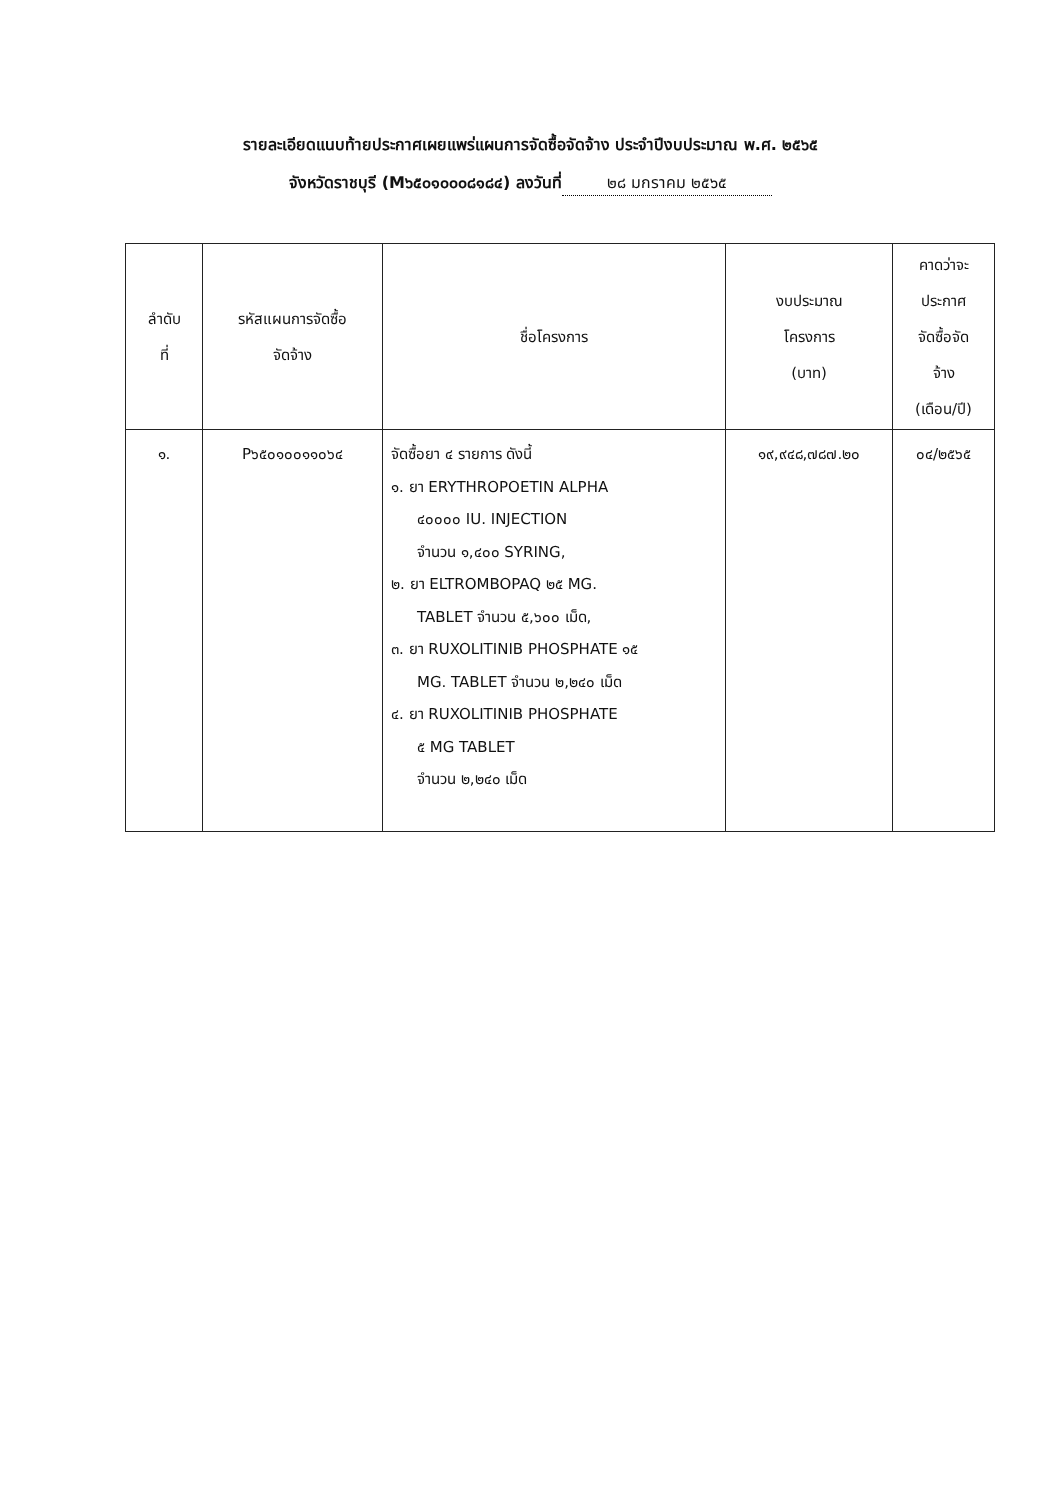รายละเอียดแนบท้ายประกาศเผยแพร่แผนการจัดซื้อจัดจ้าง ประจำปีงบประมาณ พ.ศ. ๒๕๖๕
จังหวัดราชบุรี (M๖๕๐๑๐๐๐๘๑๘๔) ลงวันที่ ๒๘ มกราคม ๒๕๖๕
| ลำดับ ที่ | รหัสแผนการจัดซื้อ จัดจ้าง | ชื่อโครงการ | งบประมาณ โครงการ (บาท) | คาดว่าจะ ประกาศ จัดซื้อจัด จ้าง (เดือน/ปี) |
| --- | --- | --- | --- | --- |
| ๑. | P๖๕๐๑๐๐๑๑๐๖๔ | จัดซื้อยา ๔ รายการ ดังนี้ ๑. ยา ERYTHROPOETIN ALPHA ๔๐๐๐๐ IU. INJECTION จำนวน ๑,๔๐๐ SYRING, ๒. ยา ELTROMBOPAQ ๒๕ MG. TABLET จำนวน ๕,๖๐๐ เม็ด, ๓. ยา RUXOLITINIB PHOSPHATE ๑๕ MG. TABLET จำนวน ๒,๒๔๐ เม็ด ๔. ยา RUXOLITINIB PHOSPHATE ๕ MG TABLET จำนวน ๒,๒๔๐ เม็ด | ๑๙,๙๔๘,๗๘๗.๒๐ | ๐๔/๒๕๖๕ |